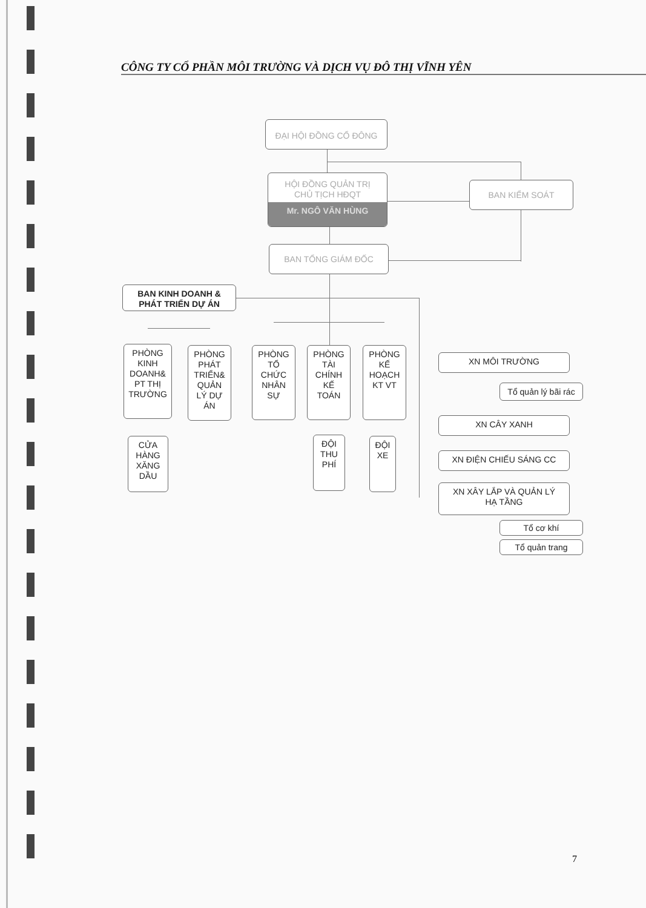CÔNG TY CỔ PHẦN MÔI TRƯỜNG VÀ DỊCH VỤ ĐÔ THỊ VĨNH YÊN
ĐẠI HỘI ĐỒNG CỔ ĐÔNG
HỘI ĐỒNG QUẢN TRỊ
CHỦ TỊCH HĐQT
Mr. NGÔ VĂN HÙNG
BAN KIỂM SOÁT
BAN TỔNG GIÁM ĐỐC
BAN KINH DOANH &
PHÁT TRIỂN DỰ ÁN
PHÒNG
KINH
DOANH&
PT THỊ
TRƯỜNG
PHÒNG
PHÁT
TRIỂN&
QUẢN
LÝ DỰ
ÁN
PHÒNG
TỔ
CHỨC
NHÂN
SỰ
PHÒNG
TÀI
CHÍNH
KẾ
TOÁN
PHÒNG
KẾ
HOẠCH
KT VT
CỬA
HÀNG
XĂNG
DẦU
ĐỘI
THU
PHÍ
ĐỘI
XE
XN MÔI TRƯỜNG
Tổ quản lý bãi rác
XN CÂY XANH
XN ĐIỆN CHIẾU SÁNG CC
XN XÂY LẮP VÀ QUẢN LÝ
HẠ TẦNG
Tổ cơ khí
Tổ quản trang
7